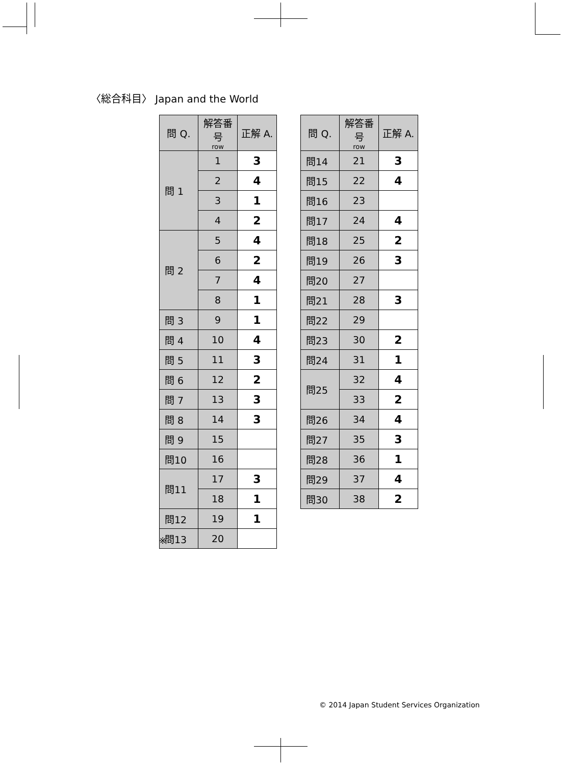〈総合科目〉 Japan and the World
| 問 Q. | 解答番号 row | 正解 A. |
| --- | --- | --- |
| 問 1 | 1 | 3 |
| | 2 | 4 |
| | 3 | 1 |
| | 4 | 2 |
| 問 2 | 5 | 4 |
| | 6 | 2 |
| | 7 | 4 |
| | 8 | 1 |
| 問 3 | 9 | 1 |
| 問 4 | 10 | 4 |
| 問 5 | 11 | 3 |
| 問 6 | 12 | 2 |
| 問 7 | 13 | 3 |
| 問 8 | 14 | 3 |
| 問 9 | 15 | |
| 問10 | 16 | |
| 問11 | 17 | 3 |
| | 18 | 1 |
| 問12 | 19 | 1 |
| 問13 | 20 | |
| 問 Q. | 解答番号 row | 正解 A. |
| --- | --- | --- |
| 問14 | 21 | 3 |
| 問15 | 22 | 4 |
| 問16 | 23 | |
| 問17 | 24 | 4 |
| 問18 | 25 | 2 |
| 問19 | 26 | 3 |
| 問20 | 27 | |
| 問21 | 28 | 3 |
| 問22 | 29 | |
| 問23 | 30 | 2 |
| 問24 | 31 | 1 |
| 問25 | 32 | 4 |
| | 33 | 2 |
| 問26 | 34 | 4 |
| 問27 | 35 | 3 |
| 問28 | 36 | 1 |
| 問29 | 37 | 4 |
| 問30 | 38 | 2 |
※
© 2014 Japan Student Services Organization